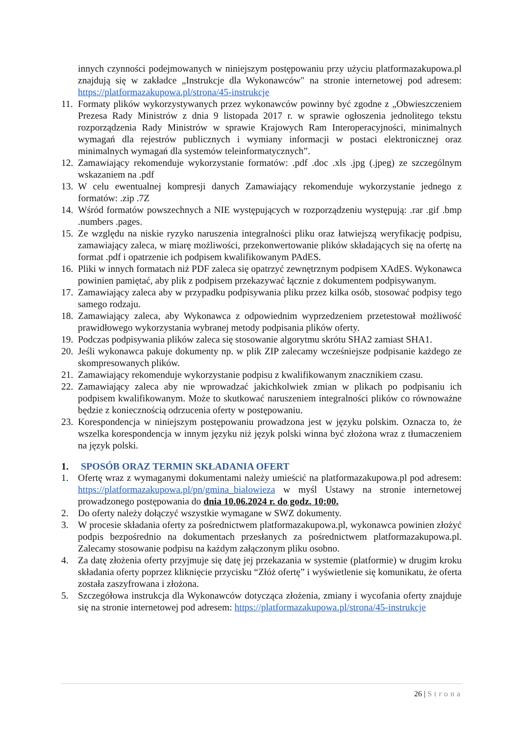innych czynności podejmowanych w niniejszym postępowaniu przy użyciu platformazakupowa.pl znajdują się w zakładce „Instrukcje dla Wykonawców" na stronie internetowej pod adresem: https://platformazakupowa.pl/strona/45-instrukcje
11.
Formaty plików wykorzystywanych przez wykonawców powinny być zgodne z „Obwieszczeniem Prezesa Rady Ministrów z dnia 9 listopada 2017 r. w sprawie ogłoszenia jednolitego tekstu rozporządzenia Rady Ministrów w sprawie Krajowych Ram Interoperacyjności, minimalnych wymagań dla rejestrów publicznych i wymiany informacji w postaci elektronicznej oraz minimalnych wymagań dla systemów teleinformatycznych”.
12.
Zamawiający rekomenduje wykorzystanie formatów: .pdf .doc .xls .jpg (.jpeg) ze szczególnym wskazaniem na .pdf
13.
W celu ewentualnej kompresji danych Zamawiający rekomenduje wykorzystanie jednego z formatów: .zip .7Z
14.
Wśród formatów powszechnych a NIE występujących w rozporządzeniu występują: .rar .gif .bmp .numbers .pages.
15.
Ze względu na niskie ryzyko naruszenia integralności pliku oraz łatwiejszą weryfikację podpisu, zamawiający zaleca, w miarę możliwości, przekonwertowanie plików składających się na ofertę na format .pdf i opatrzenie ich podpisem kwalifikowanym PAdES.
16.
Pliki w innych formatach niż PDF zaleca się opatrzyć zewnętrznym podpisem XAdES. Wykonawca powinien pamiętać, aby plik z podpisem przekazywać łącznie z dokumentem podpisywanym.
17.
Zamawiający zaleca aby w przypadku podpisywania pliku przez kilka osób, stosować podpisy tego samego rodzaju.
18.
Zamawiający zaleca, aby Wykonawca z odpowiednim wyprzedzeniem przetestował możliwość prawidłowego wykorzystania wybranej metody podpisania plików oferty.
19.
Podczas podpisywania plików zaleca się stosowanie algorytmu skrótu SHA2 zamiast SHA1.
20.
Jeśli wykonawca pakuje dokumenty np. w plik ZIP zalecamy wcześniejsze podpisanie każdego ze skompresowanych plików.
21.
Zamawiający rekomenduje wykorzystanie podpisu z kwalifikowanym znacznikiem czasu.
22.
Zamawiający zaleca aby nie wprowadzać jakichkolwiek zmian w plikach po podpisaniu ich podpisem kwalifikowanym. Może to skutkować naruszeniem integralności plików co równoważne będzie z koniecznością odrzucenia oferty w postępowaniu.
23.
Korespondencja w niniejszym postępowaniu prowadzona jest w języku polskim. Oznacza to, że wszelka korespondencja w innym języku niż język polski winna być złożona wraz z tłumaczeniem na język polski.
1. SPOSÓB ORAZ TERMIN SKŁADANIA OFERT
1. Ofertę wraz z wymaganymi dokumentami należy umieścić na platformazakupowa.pl pod adresem: https://platformazakupowa.pl/pn/gmina_bialowieza w myśl Ustawy na stronie internetowej prowadzonego postępowania do dnia 10.06.2024 r. do godz. 10:00.
2. Do oferty należy dołączyć wszystkie wymagane w SWZ dokumenty.
3. W procesie składania oferty za pośrednictwem platformazakupowa.pl, wykonawca powinien złożyć podpis bezpośrednio na dokumentach przesłanych za pośrednictwem platformazakupowa.pl. Zalecamy stosowanie podpisu na każdym załączonym pliku osobno.
4. Za datę złożenia oferty przyjmuje się datę jej przekazania w systemie (platformie) w drugim kroku składania oferty poprzez kliknięcie przycisku “Złóż ofertę” i wyświetlenie się komunikatu, że oferta została zaszyfrowana i złożona.
5. Szczegółowa instrukcja dla Wykonawców dotycząca złożenia, zmiany i wycofania oferty znajduje się na stronie internetowej pod adresem: https://platformazakupowa.pl/strona/45-instrukcje
26 | Strona